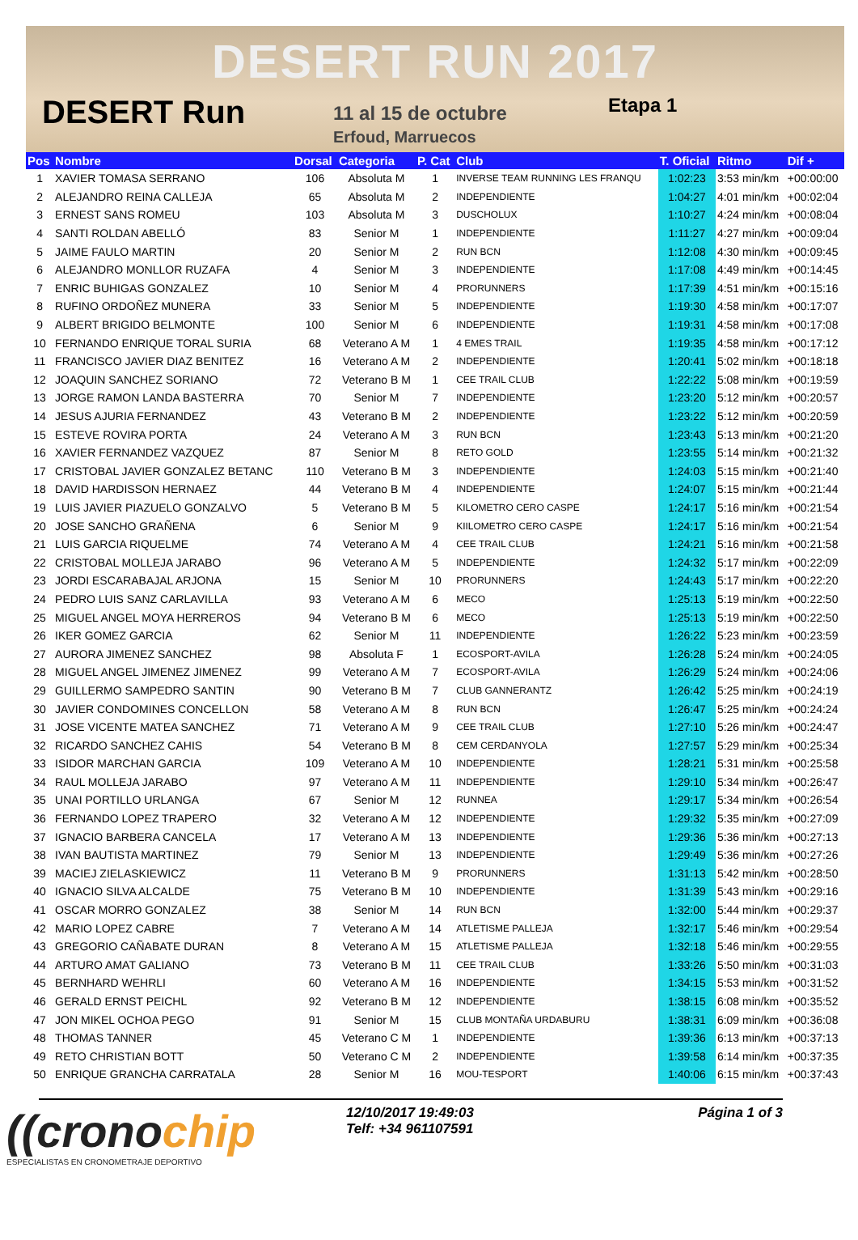DESERT RUN 2017
DESERT Run
11 al 15 de octubre
Erfoud, Marruecos
Etapa 1
| Pos | Nombre | Dorsal | Categoria | P. Cat | Club | T. Oficial | Ritmo | Dif + |
| --- | --- | --- | --- | --- | --- | --- | --- | --- |
| 1 | XAVIER TOMASA SERRANO | 106 | Absoluta M | 1 | INVERSE TEAM RUNNING LES FRANQU | 1:02:23 | 3:53 min/km | +00:00:00 |
| 2 | ALEJANDRO REINA CALLEJA | 65 | Absoluta M | 2 | INDEPENDIENTE | 1:04:27 | 4:01 min/km | +00:02:04 |
| 3 | ERNEST SANS ROMEU | 103 | Absoluta M | 3 | DUSCHOLUX | 1:10:27 | 4:24 min/km | +00:08:04 |
| 4 | SANTI ROLDAN ABELLÓ | 83 | Senior M | 1 | INDEPENDIENTE | 1:11:27 | 4:27 min/km | +00:09:04 |
| 5 | JAIME FAULO MARTIN | 20 | Senior M | 2 | RUN BCN | 1:12:08 | 4:30 min/km | +00:09:45 |
| 6 | ALEJANDRO MONLLOR RUZAFA | 4 | Senior M | 3 | INDEPENDIENTE | 1:17:08 | 4:49 min/km | +00:14:45 |
| 7 | ENRIC BUHIGAS GONZALEZ | 10 | Senior M | 4 | PRORUNNERS | 1:17:39 | 4:51 min/km | +00:15:16 |
| 8 | RUFINO ORDOÑEZ MUNERA | 33 | Senior M | 5 | INDEPENDIENTE | 1:19:30 | 4:58 min/km | +00:17:07 |
| 9 | ALBERT BRIGIDO BELMONTE | 100 | Senior M | 6 | INDEPENDIENTE | 1:19:31 | 4:58 min/km | +00:17:08 |
| 10 | FERNANDO ENRIQUE TORAL SURIA | 68 | Veterano A M | 1 | 4 EMES TRAIL | 1:19:35 | 4:58 min/km | +00:17:12 |
| 11 | FRANCISCO JAVIER DIAZ BENITEZ | 16 | Veterano A M | 2 | INDEPENDIENTE | 1:20:41 | 5:02 min/km | +00:18:18 |
| 12 | JOAQUIN SANCHEZ SORIANO | 72 | Veterano B M | 1 | CEE TRAIL CLUB | 1:22:22 | 5:08 min/km | +00:19:59 |
| 13 | JORGE RAMON LANDA BASTERRA | 70 | Senior M | 7 | INDEPENDIENTE | 1:23:20 | 5:12 min/km | +00:20:57 |
| 14 | JESUS AJURIA FERNANDEZ | 43 | Veterano B M | 2 | INDEPENDIENTE | 1:23:22 | 5:12 min/km | +00:20:59 |
| 15 | ESTEVE ROVIRA PORTA | 24 | Veterano A M | 3 | RUN BCN | 1:23:43 | 5:13 min/km | +00:21:20 |
| 16 | XAVIER FERNANDEZ VAZQUEZ | 87 | Senior M | 8 | RETO GOLD | 1:23:55 | 5:14 min/km | +00:21:32 |
| 17 | CRISTOBAL JAVIER GONZALEZ BETANC | 110 | Veterano B M | 3 | INDEPENDIENTE | 1:24:03 | 5:15 min/km | +00:21:40 |
| 18 | DAVID HARDISSON HERNAEZ | 44 | Veterano B M | 4 | INDEPENDIENTE | 1:24:07 | 5:15 min/km | +00:21:44 |
| 19 | LUIS JAVIER PIAZUELO GONZALVO | 5 | Veterano B M | 5 | KILOMETRO CERO CASPE | 1:24:17 | 5:16 min/km | +00:21:54 |
| 20 | JOSE SANCHO GRAÑENA | 6 | Senior M | 9 | KIILOMETRO CERO CASPE | 1:24:17 | 5:16 min/km | +00:21:54 |
| 21 | LUIS GARCIA RIQUELME | 74 | Veterano A M | 4 | CEE TRAIL CLUB | 1:24:21 | 5:16 min/km | +00:21:58 |
| 22 | CRISTOBAL MOLLEJA JARABO | 96 | Veterano A M | 5 | INDEPENDIENTE | 1:24:32 | 5:17 min/km | +00:22:09 |
| 23 | JORDI ESCARABAJAL ARJONA | 15 | Senior M | 10 | PRORUNNERS | 1:24:43 | 5:17 min/km | +00:22:20 |
| 24 | PEDRO LUIS SANZ CARLAVILLA | 93 | Veterano A M | 6 | MECO | 1:25:13 | 5:19 min/km | +00:22:50 |
| 25 | MIGUEL ANGEL MOYA HERREROS | 94 | Veterano B M | 6 | MECO | 1:25:13 | 5:19 min/km | +00:22:50 |
| 26 | IKER GOMEZ GARCIA | 62 | Senior M | 11 | INDEPENDIENTE | 1:26:22 | 5:23 min/km | +00:23:59 |
| 27 | AURORA JIMENEZ SANCHEZ | 98 | Absoluta F | 1 | ECOSPORT-AVILA | 1:26:28 | 5:24 min/km | +00:24:05 |
| 28 | MIGUEL ANGEL JIMENEZ JIMENEZ | 99 | Veterano A M | 7 | ECOSPORT-AVILA | 1:26:29 | 5:24 min/km | +00:24:06 |
| 29 | GUILLERMO SAMPEDRO SANTIN | 90 | Veterano B M | 7 | CLUB GANNERANTZ | 1:26:42 | 5:25 min/km | +00:24:19 |
| 30 | JAVIER CONDOMINES CONCELLON | 58 | Veterano A M | 8 | RUN BCN | 1:26:47 | 5:25 min/km | +00:24:24 |
| 31 | JOSE VICENTE MATEA SANCHEZ | 71 | Veterano A M | 9 | CEE TRAIL CLUB | 1:27:10 | 5:26 min/km | +00:24:47 |
| 32 | RICARDO SANCHEZ CAHIS | 54 | Veterano B M | 8 | CEM CERDANYOLA | 1:27:57 | 5:29 min/km | +00:25:34 |
| 33 | ISIDOR MARCHAN GARCIA | 109 | Veterano A M | 10 | INDEPENDIENTE | 1:28:21 | 5:31 min/km | +00:25:58 |
| 34 | RAUL MOLLEJA JARABO | 97 | Veterano A M | 11 | INDEPENDIENTE | 1:29:10 | 5:34 min/km | +00:26:47 |
| 35 | UNAI PORTILLO URLANGA | 67 | Senior M | 12 | RUNNEA | 1:29:17 | 5:34 min/km | +00:26:54 |
| 36 | FERNANDO LOPEZ TRAPERO | 32 | Veterano A M | 12 | INDEPENDIENTE | 1:29:32 | 5:35 min/km | +00:27:09 |
| 37 | IGNACIO BARBERA CANCELA | 17 | Veterano A M | 13 | INDEPENDIENTE | 1:29:36 | 5:36 min/km | +00:27:13 |
| 38 | IVAN BAUTISTA MARTINEZ | 79 | Senior M | 13 | INDEPENDIENTE | 1:29:49 | 5:36 min/km | +00:27:26 |
| 39 | MACIEJ ZIELASKIEWICZ | 11 | Veterano B M | 9 | PRORUNNERS | 1:31:13 | 5:42 min/km | +00:28:50 |
| 40 | IGNACIO SILVA ALCALDE | 75 | Veterano B M | 10 | INDEPENDIENTE | 1:31:39 | 5:43 min/km | +00:29:16 |
| 41 | OSCAR MORRO GONZALEZ | 38 | Senior M | 14 | RUN BCN | 1:32:00 | 5:44 min/km | +00:29:37 |
| 42 | MARIO LOPEZ CABRE | 7 | Veterano A M | 14 | ATLETISME PALLEJA | 1:32:17 | 5:46 min/km | +00:29:54 |
| 43 | GREGORIO CAÑABATE DURAN | 8 | Veterano A M | 15 | ATLETISME PALLEJA | 1:32:18 | 5:46 min/km | +00:29:55 |
| 44 | ARTURO AMAT GALIANO | 73 | Veterano B M | 11 | CEE TRAIL CLUB | 1:33:26 | 5:50 min/km | +00:31:03 |
| 45 | BERNHARD WEHRLI | 60 | Veterano A M | 16 | INDEPENDIENTE | 1:34:15 | 5:53 min/km | +00:31:52 |
| 46 | GERALD ERNST PEICHL | 92 | Veterano B M | 12 | INDEPENDIENTE | 1:38:15 | 6:08 min/km | +00:35:52 |
| 47 | JON MIKEL OCHOA PEGO | 91 | Senior M | 15 | CLUB MONTAÑA URDABURU | 1:38:31 | 6:09 min/km | +00:36:08 |
| 48 | THOMAS TANNER | 45 | Veterano C M | 1 | INDEPENDIENTE | 1:39:36 | 6:13 min/km | +00:37:13 |
| 49 | RETO CHRISTIAN BOTT | 50 | Veterano C M | 2 | INDEPENDIENTE | 1:39:58 | 6:14 min/km | +00:37:35 |
| 50 | ENRIQUE GRANCHA CARRATALA | 28 | Senior M | 16 | MOU-TESPORT | 1:40:06 | 6:15 min/km | +00:37:43 |
((cronochip
ESPECIALISTAS EN CRONOMETRAJE DEPORTIVO
12/10/2017 19:49:03
Telf: +34 961107591
Página 1 of 3